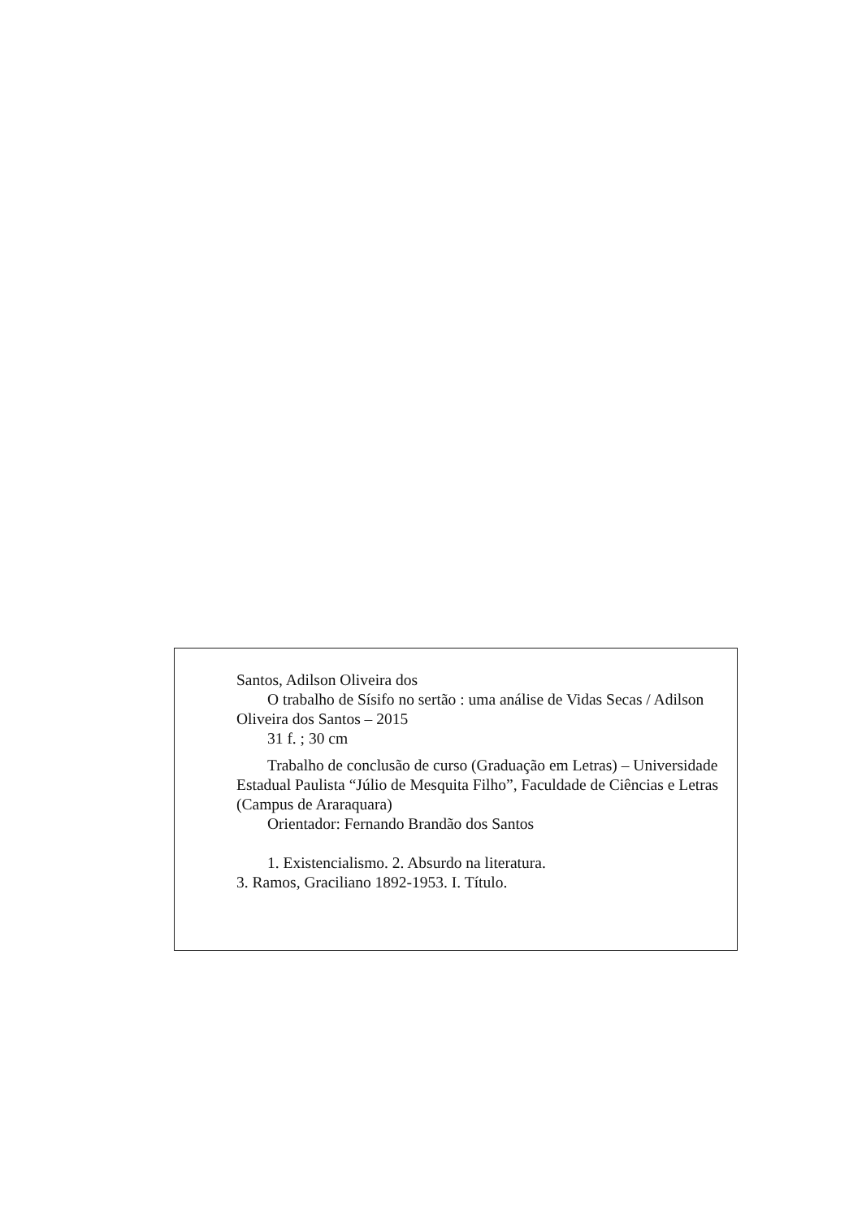Santos, Adilson Oliveira dos
O trabalho de Sísifo no sertão : uma análise de Vidas Secas / Adilson Oliveira dos Santos – 2015
31 f. ; 30 cm
Trabalho de conclusão de curso (Graduação em Letras) – Universidade Estadual Paulista “Júlio de Mesquita Filho”, Faculdade de Ciências e Letras (Campus de Araraquara)
Orientador: Fernando Brandão dos Santos
1. Existencialismo. 2. Absurdo na literatura.
3. Ramos, Graciliano 1892-1953. I. Título.